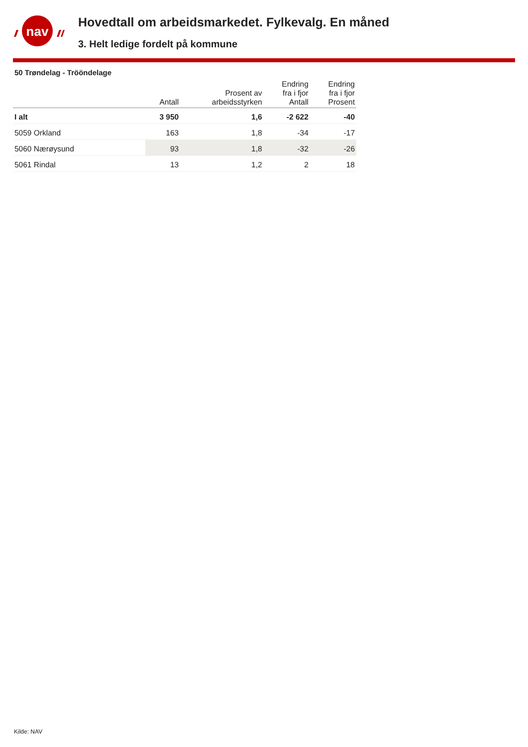nav
Hovedtall om arbeidsmarkedet. Fylkevalg. En måned
3. Helt ledige fordelt på kommune
50 Trøndelag - Trööndelage
| | Antall | Prosent av arbeidsstyrken | Endring fra i fjor Antall | Endring fra i fjor Prosent |
| --- | --- | --- | --- | --- |
| I alt | 3 950 | 1,6 | -2 622 | -40 |
| 5059 Orkland | 163 | 1,8 | -34 | -17 |
| 5060 Nærøysund | 93 | 1,8 | -32 | -26 |
| 5061 Rindal | 13 | 1,2 | 2 | 18 |
Kilde: NAV